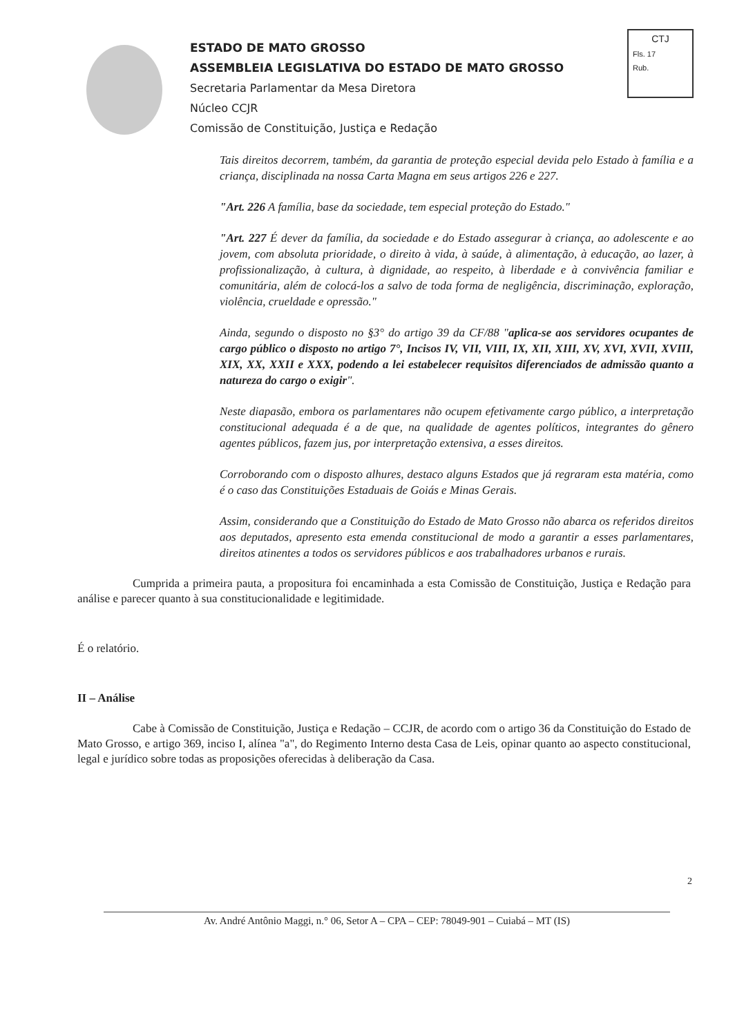ESTADO DE MATO GROSSO
ASSEMBLEIA LEGISLATIVA DO ESTADO DE MATO GROSSO
Secretaria Parlamentar da Mesa Diretora
Núcleo CCJR
Comissão de Constituição, Justiça e Redação
CTJ
Fls. 17
Rub.
Tais direitos decorrem, também, da garantia de proteção especial devida pelo Estado à família e a criança, disciplinada na nossa Carta Magna em seus artigos 226 e 227.
"Art. 226 A família, base da sociedade, tem especial proteção do Estado."
"Art. 227 É dever da família, da sociedade e do Estado assegurar à criança, ao adolescente e ao jovem, com absoluta prioridade, o direito à vida, à saúde, à alimentação, à educação, ao lazer, à profissionalização, à cultura, à dignidade, ao respeito, à liberdade e à convivência familiar e comunitária, além de colocá-los a salvo de toda forma de negligência, discriminação, exploração, violência, crueldade e opressão."
Ainda, segundo o disposto no §3° do artigo 39 da CF/88 "aplica-se aos servidores ocupantes de cargo público o disposto no artigo 7°, Incisos IV, VII, VIII, IX, XII, XIII, XV, XVI, XVII, XVIII, XIX, XX, XXII e XXX, podendo a lei estabelecer requisitos diferenciados de admissão quanto a natureza do cargo o exigir".
Neste diapasão, embora os parlamentares não ocupem efetivamente cargo público, a interpretação constitucional adequada é a de que, na qualidade de agentes políticos, integrantes do gênero agentes públicos, fazem jus, por interpretação extensiva, a esses direitos.
Corroborando com o disposto alhures, destaco alguns Estados que já regraram esta matéria, como é o caso das Constituições Estaduais de Goiás e Minas Gerais.
Assim, considerando que a Constituição do Estado de Mato Grosso não abarca os referidos direitos aos deputados, apresento esta emenda constitucional de modo a garantir a esses parlamentares, direitos atinentes a todos os servidores públicos e aos trabalhadores urbanos e rurais.
Cumprida a primeira pauta, a propositura foi encaminhada a esta Comissão de Constituição, Justiça e Redação para análise e parecer quanto à sua constitucionalidade e legitimidade.
É o relatório.
II – Análise
Cabe à Comissão de Constituição, Justiça e Redação – CCJR, de acordo com o artigo 36 da Constituição do Estado de Mato Grosso, e artigo 369, inciso I, alínea "a", do Regimento Interno desta Casa de Leis, opinar quanto ao aspecto constitucional, legal e jurídico sobre todas as proposições oferecidas à deliberação da Casa.
2
Av. André Antônio Maggi, n.° 06, Setor A – CPA – CEP: 78049-901 – Cuiabá – MT (IS)